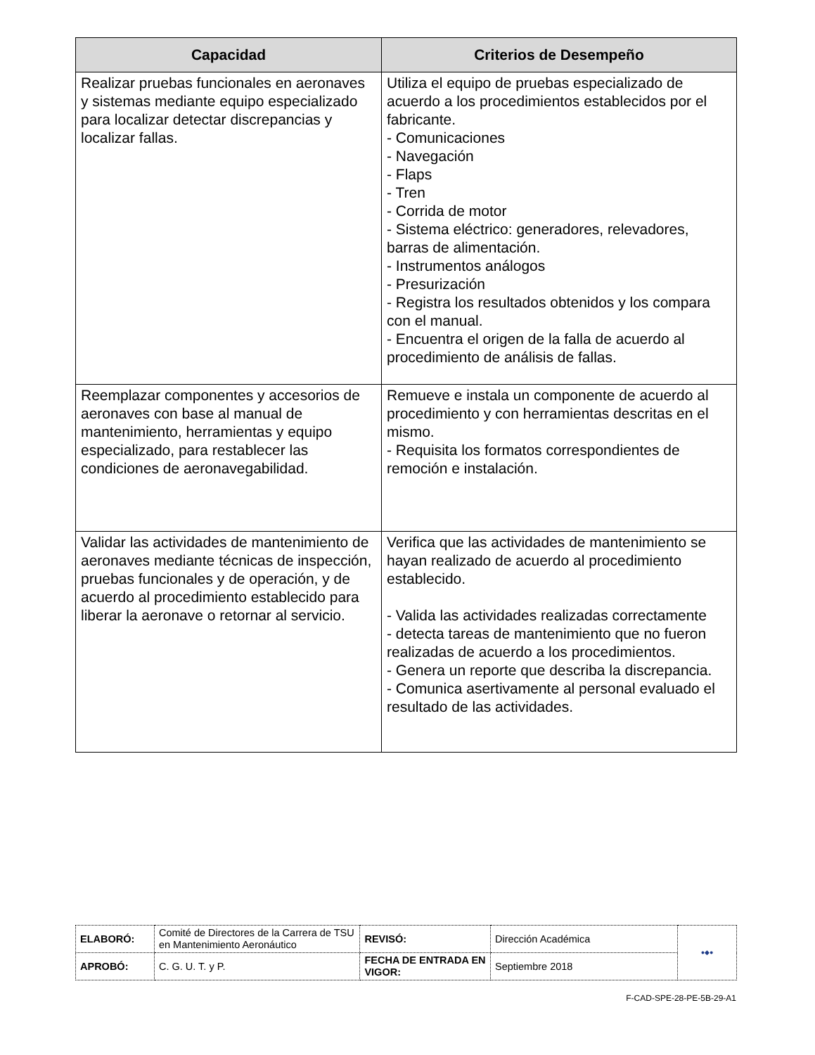| Capacidad | Criterios de Desempeño |
| --- | --- |
| Realizar pruebas funcionales en aeronaves y sistemas mediante equipo especializado para localizar detectar discrepancias y localizar fallas. | Utiliza el equipo de pruebas especializado de acuerdo a los procedimientos establecidos por el fabricante. - Comunicaciones - Navegación - Flaps - Tren - Corrida de motor - Sistema eléctrico: generadores, relevadores, barras de alimentación. - Instrumentos análogos - Presurización - Registra los resultados obtenidos y los compara con el manual. - Encuentra el origen de la falla de acuerdo al procedimiento de análisis de fallas. |
| Reemplazar componentes y accesorios de aeronaves con base al manual de mantenimiento, herramientas y equipo especializado, para restablecer las condiciones de aeronavegabilidad. | Remueve e instala un componente de acuerdo al procedimiento y con herramientas descritas en el mismo. - Requisita los formatos correspondientes de remoción e instalación. |
| Validar las actividades de mantenimiento de aeronaves mediante técnicas de inspección, pruebas funcionales y de operación, y de acuerdo al procedimiento establecido para liberar la aeronave o retornar al servicio. | Verifica que las actividades de mantenimiento se hayan realizado de acuerdo al procedimiento establecido. - Valida las actividades realizadas correctamente - detecta tareas de mantenimiento que no fueron realizadas de acuerdo a los procedimientos. - Genera un reporte que describa la discrepancia. - Comunica asertivamente al personal evaluado el resultado de las actividades. |
| ELABORÓ: | Comité de Directores de la Carrera de TSU en Mantenimiento Aeronáutico | REVISÓ: | Dirección Académica | ●◆● |
| APROBÓ: | C. G. U. T. y P. | FECHA DE ENTRADA EN VIGOR: | Septiembre 2018 | |
F-CAD-SPE-28-PE-5B-29-A1